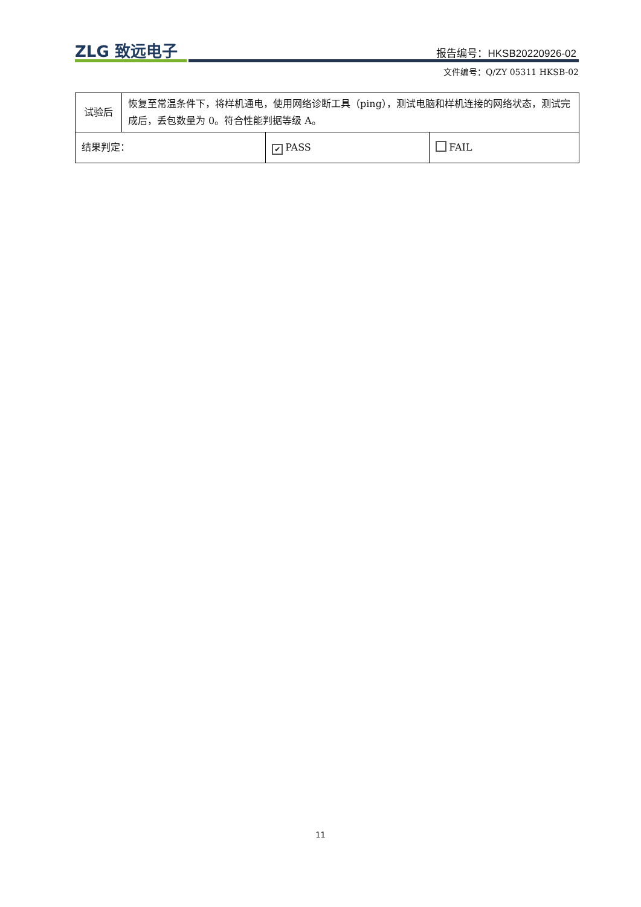ZLG 致远电子 报告编号：HKSB20220926-02
文件编号：Q/ZY 05311 HKSB-02
| 试验后 | 恢复至常温条件下，将样机通电，使用网络诊断工具（ping），测试电脑和样机连接的网络状态，测试完成后，丢包数量为 0。符合性能判据等级 A。 | | |
| 结果判定： | | ✔ PASS | FAIL |
11